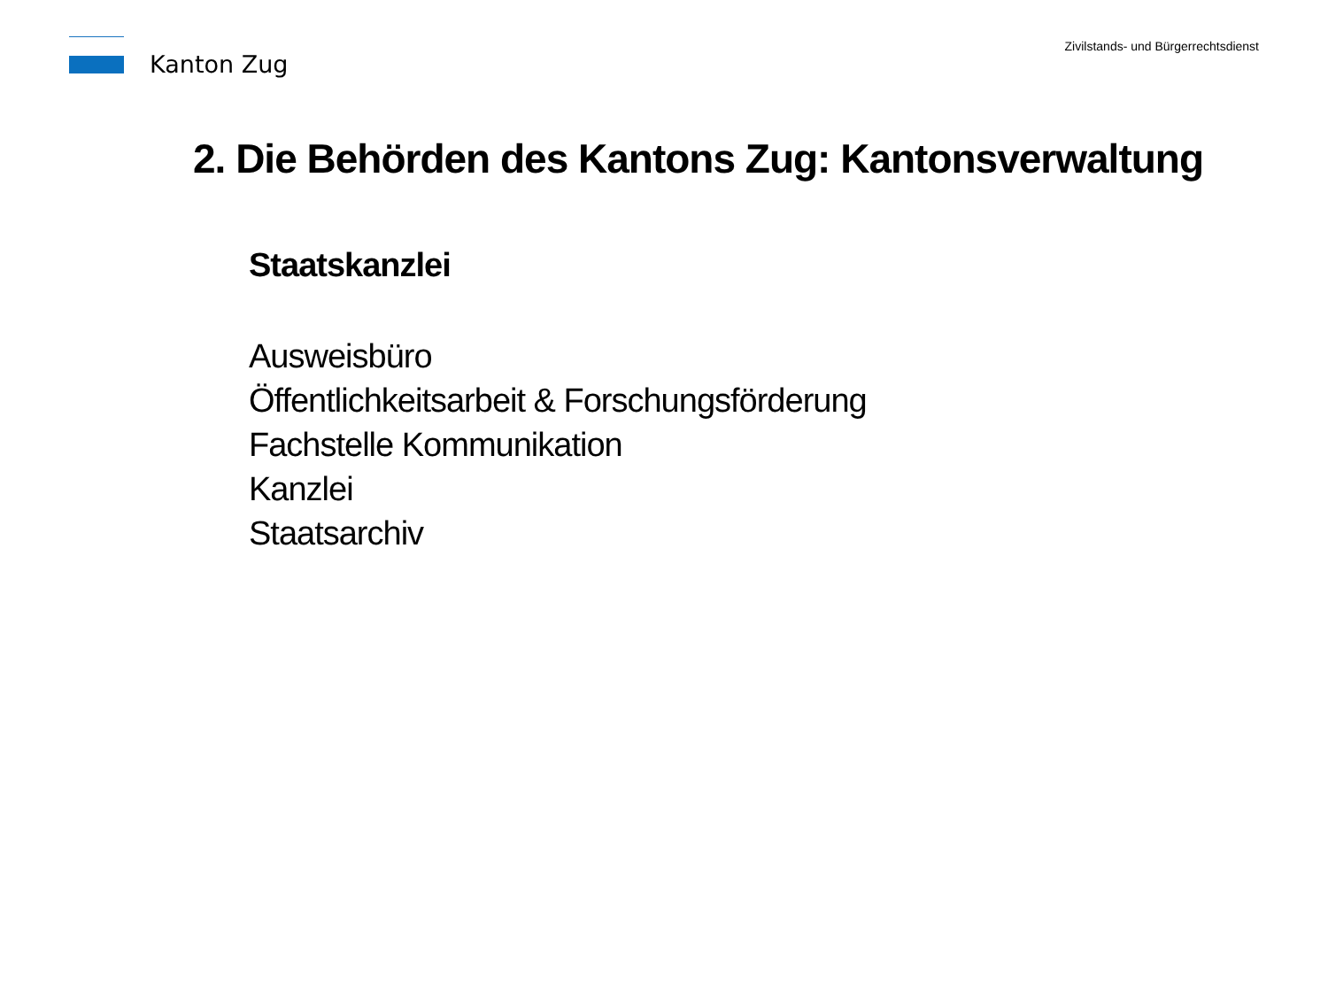Kanton Zug
Zivilstands- und Bürgerrechtsdienst
2. Die Behörden des Kantons Zug: Kantonsverwaltung
Staatskanzlei
Ausweisbüro
Öffentlichkeitsarbeit & Forschungsförderung
Fachstelle Kommunikation
Kanzlei
Staatsarchiv